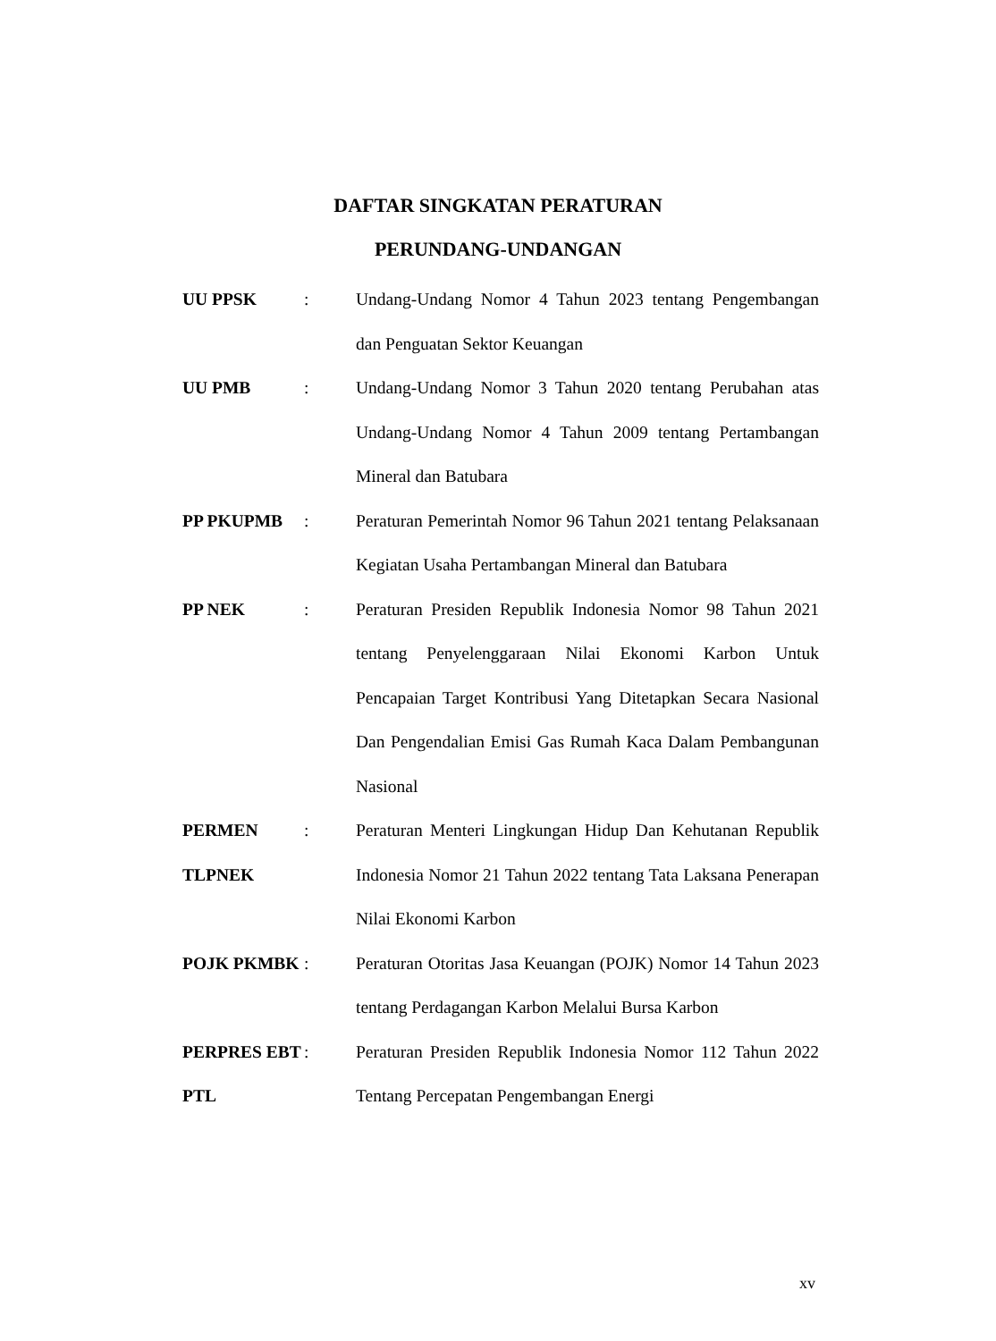DAFTAR SINGKATAN PERATURAN
PERUNDANG-UNDANGAN
UU PPSK : Undang-Undang Nomor 4 Tahun 2023 tentang Pengembangan dan Penguatan Sektor Keuangan
UU PMB : Undang-Undang Nomor 3 Tahun 2020 tentang Perubahan atas Undang-Undang Nomor 4 Tahun 2009 tentang Pertambangan Mineral dan Batubara
PP PKUPMB : Peraturan Pemerintah Nomor 96 Tahun 2021 tentang Pelaksanaan Kegiatan Usaha Pertambangan Mineral dan Batubara
PP NEK : Peraturan Presiden Republik Indonesia Nomor 98 Tahun 2021 tentang Penyelenggaraan Nilai Ekonomi Karbon Untuk Pencapaian Target Kontribusi Yang Ditetapkan Secara Nasional Dan Pengendalian Emisi Gas Rumah Kaca Dalam Pembangunan Nasional
PERMEN TLPNEK
: Peraturan Menteri Lingkungan Hidup Dan Kehutanan Republik Indonesia Nomor 21 Tahun 2022 tentang Tata Laksana Penerapan Nilai Ekonomi Karbon
POJK PKMBK : Peraturan Otoritas Jasa Keuangan (POJK) Nomor 14 Tahun 2023 tentang Perdagangan Karbon Melalui Bursa Karbon
PERPRES EBT PTL
: Peraturan Presiden Republik Indonesia Nomor 112 Tahun 2022 Tentang Percepatan Pengembangan Energi
xv